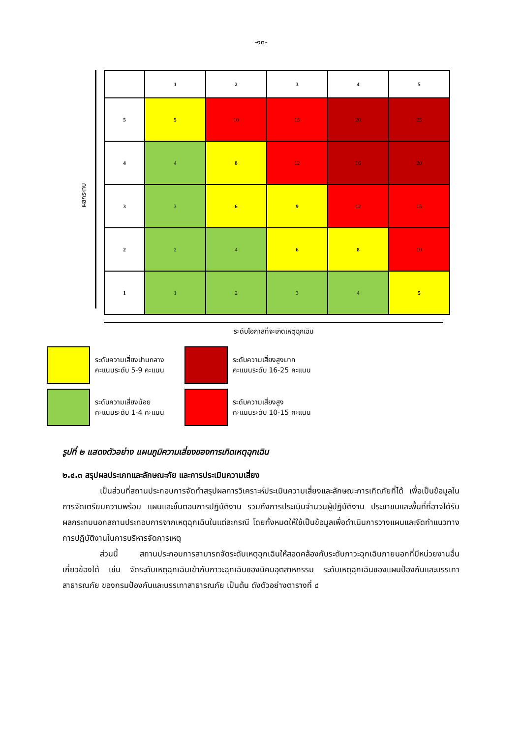-๑๓-
ผลกระทบ
| | 1 | 2 | 3 | 4 | 5 |
| 5 | 5 | 10 | 15 | 20 | 25 |
| 4 | 4 | 8 | 12 | 16 | 20 |
| 3 | 3 | 6 | 9 | 12 | 15 |
| 2 | 2 | 4 | 6 | 8 | 10 |
| 1 | 1 | 2 | 3 | 4 | 5 |
ระดับโอกาสที่จะเกิดเหตุฉุกเฉิน
ระดับความเสี่ยงปานกลาง
คะแนนระดับ 5-9 คะแนน
ระดับความเสี่ยงสูงมาก
คะแนนระดับ 16-25 คะแนน
ระดับความเสี่ยงน้อย
คะแนนระดับ 1-4 คะแนน
ระดับความเสี่ยงสูง
คะแนนระดับ 10-15 คะแนน
รูปที่ ๒ แสดงตัวอย่าง แผนภูมิความเสี่ยงของการเกิดเหตุฉุกเฉิน
๒.๔.๓ สรุปผลประเภทและลักษณะภัย และการประเมินความเสี่ยง
เป็นส่วนที่สถานประกอบการจัดทำสรุปผลการวิเคราะห์ประเมินความเสี่ยงและลักษณะการเกิดภัยที่ได้ เพื่อเป็นข้อมูลในการจัดเตรียมความพร้อม แผนและขั้นตอนการปฏิบัติงาน รวมถึงการประเมินจำนวนผู้ปฏิบัติงาน ประชาชนและพื้นที่ที่อาจได้รับผลกระทบนอกสถานประกอบการจากเหตุฉุกเฉินในแต่ละกรณี โดยทั้งหมดให้ใช้เป็นข้อมูลเพื่อดำเนินการวางแผนและจัดทำแนวทางการปฏิบัติงานในการบริหารจัดการเหตุ
ส่วนนี้ สถานประกอบการสามารถจัดระดับเหตุฉุกเฉินให้สอดคล้องกับระดับภาวะฉุกเฉินภายนอกที่มีหน่วยงานอื่นเกี่ยวข้องได้ เช่น จัดระดับเหตุฉุกเฉินเข้ากับภาวะฉุกเฉินของนิคมอุตสาหกรรม ระดับเหตุฉุกเฉินของแผนป้องกันและบรรเทาสาธารณภัย ของกรมป้องกันและบรรเทาสาธารณภัย เป็นต้น ดังตัวอย่างตารางที่ ๔